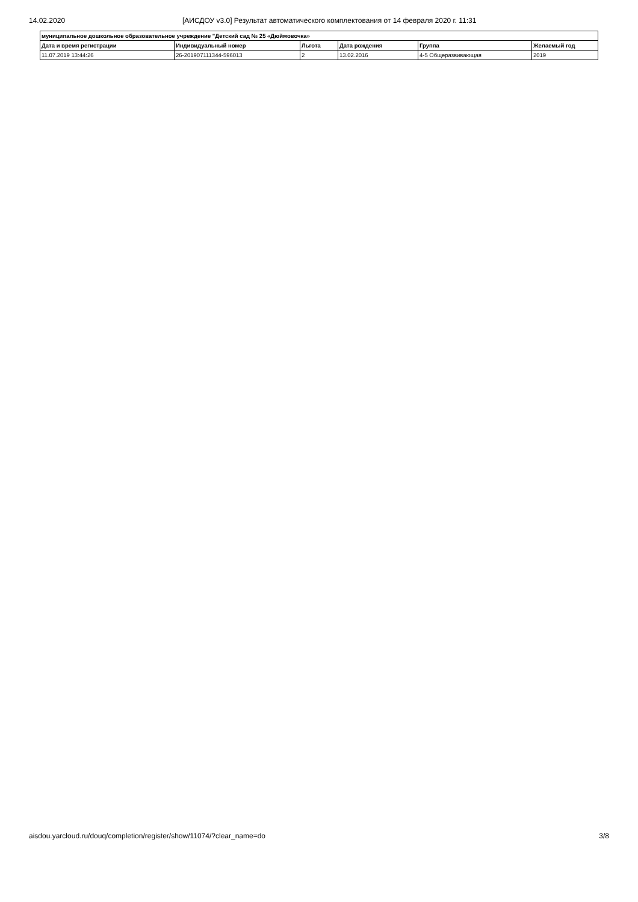14.02.2020 [АИСДОУ v3.0] Результат автоматического комплектования от 14 февраля 2020 г. 11:31
| муниципальное дошкольное образовательное учреждение "Детский сад № 25 «Дюймовочка» | | | | | |
| --- | --- | --- | --- | --- | --- |
| Дата и время регистрации | Индивидуальный номер | Льгота | Дата рождения | Группа | Желаемый год |
| 11.07.2019 13:44:26 | 26-201907111344-596013 | 2 | 13.02.2016 | 4-5 Общеразвивающая | 2019 |
aisdou.yarcloud.ru/douq/completion/register/show/11074/?clear_name=do 3/8